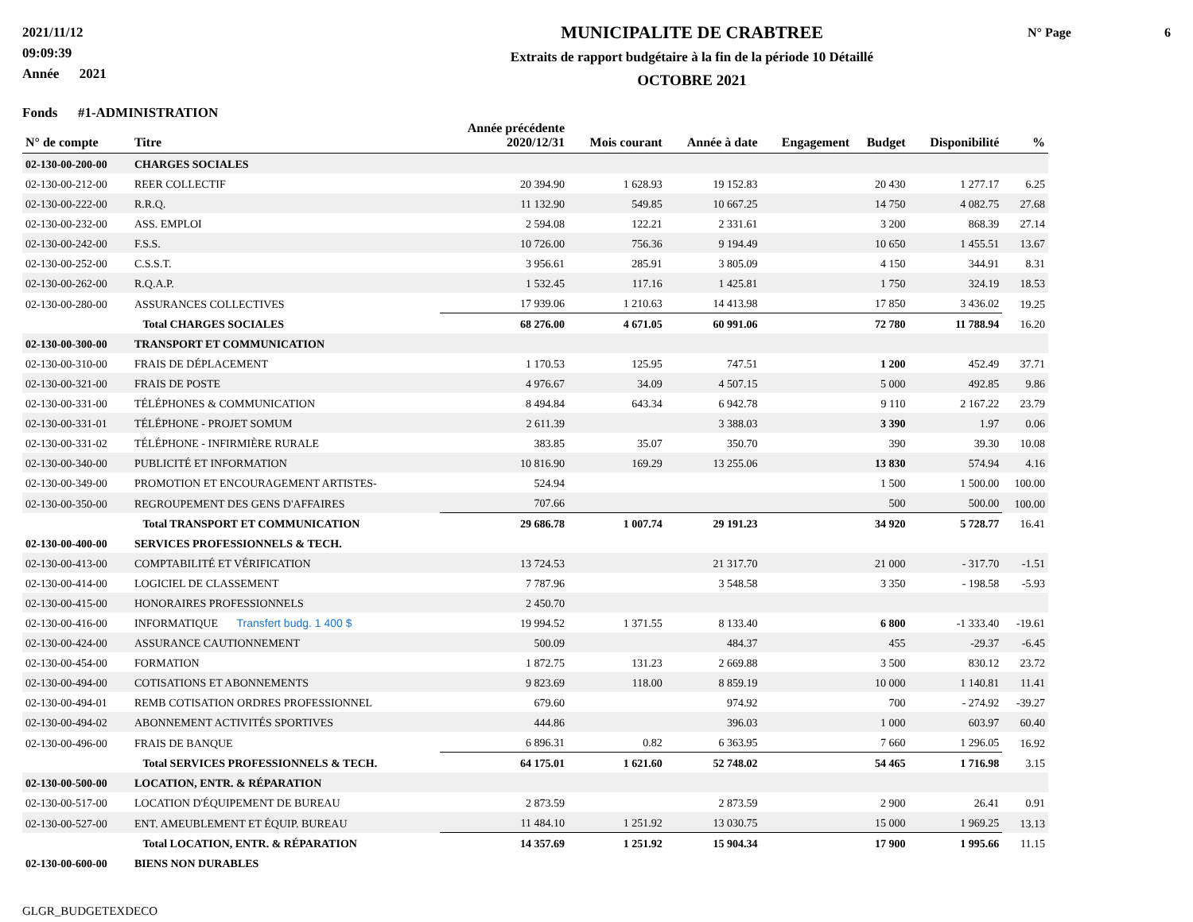2021/11/12
09:09:39
Année 2021
MUNICIPALITE DE CRABTREE
Extraits de rapport budgétaire à la fin de la période 10 Détaillé
OCTOBRE 2021
N° Page 6
Fonds #1-ADMINISTRATION
| N° de compte | Titre | Année précédente 2020/12/31 | Mois courant | Année à date | Engagement | Budget | Disponibilité | % |
| --- | --- | --- | --- | --- | --- | --- | --- | --- |
| 02-130-00-200-00 | CHARGES SOCIALES | | | | | | | |
| 02-130-00-212-00 | REER COLLECTIF | 20 394.90 | 1 628.93 | 19 152.83 | | 20 430 | 1 277.17 | 6.25 |
| 02-130-00-222-00 | R.R.Q. | 11 132.90 | 549.85 | 10 667.25 | | 14 750 | 4 082.75 | 27.68 |
| 02-130-00-232-00 | ASS. EMPLOI | 2 594.08 | 122.21 | 2 331.61 | | 3 200 | 868.39 | 27.14 |
| 02-130-00-242-00 | F.S.S. | 10 726.00 | 756.36 | 9 194.49 | | 10 650 | 1 455.51 | 13.67 |
| 02-130-00-252-00 | C.S.S.T. | 3 956.61 | 285.91 | 3 805.09 | | 4 150 | 344.91 | 8.31 |
| 02-130-00-262-00 | R.Q.A.P. | 1 532.45 | 117.16 | 1 425.81 | | 1 750 | 324.19 | 18.53 |
| 02-130-00-280-00 | ASSURANCES COLLECTIVES | 17 939.06 | 1 210.63 | 14 413.98 | | 17 850 | 3 436.02 | 19.25 |
| | Total CHARGES SOCIALES | 68 276.00 | 4 671.05 | 60 991.06 | | 72 780 | 11 788.94 | 16.20 |
| 02-130-00-300-00 | TRANSPORT ET COMMUNICATION | | | | | | | |
| 02-130-00-310-00 | FRAIS DE DÉPLACEMENT | 1 170.53 | 125.95 | 747.51 | | 1 200 | 452.49 | 37.71 |
| 02-130-00-321-00 | FRAIS DE POSTE | 4 976.67 | 34.09 | 4 507.15 | | 5 000 | 492.85 | 9.86 |
| 02-130-00-331-00 | TÉLÉPHONES & COMMUNICATION | 8 494.84 | 643.34 | 6 942.78 | | 9 110 | 2 167.22 | 23.79 |
| 02-130-00-331-01 | TÉLÉPHONE - PROJET SOMUM | 2 611.39 | | 3 388.03 | | 3 390 | 1.97 | 0.06 |
| 02-130-00-331-02 | TÉLÉPHONE - INFIRMIÈRE RURALE | 383.85 | 35.07 | 350.70 | | 390 | 39.30 | 10.08 |
| 02-130-00-340-00 | PUBLICITÉ ET INFORMATION | 10 816.90 | 169.29 | 13 255.06 | | 13 830 | 574.94 | 4.16 |
| 02-130-00-349-00 | PROMOTION ET ENCOURAGEMENT ARTISTES- | 524.94 | | | | 1 500 | 1 500.00 | 100.00 |
| 02-130-00-350-00 | REGROUPEMENT DES GENS D'AFFAIRES | 707.66 | | | | 500 | 500.00 | 100.00 |
| | Total TRANSPORT ET COMMUNICATION | 29 686.78 | 1 007.74 | 29 191.23 | | 34 920 | 5 728.77 | 16.41 |
| 02-130-00-400-00 | SERVICES PROFESSIONNELS & TECH. | | | | | | | |
| 02-130-00-413-00 | COMPTABILITÉ ET VÉRIFICATION | 13 724.53 | | 21 317.70 | | 21 000 | - 317.70 | -1.51 |
| 02-130-00-414-00 | LOGICIEL DE CLASSEMENT | 7 787.96 | | 3 548.58 | | 3 350 | - 198.58 | -5.93 |
| 02-130-00-415-00 | HONORAIRES PROFESSIONNELS | 2 450.70 | | | | | | |
| 02-130-00-416-00 | INFORMATIQUE Transfert budg. 1 400 $ | 19 994.52 | 1 371.55 | 8 133.40 | | 6 800 | -1 333.40 | -19.61 |
| 02-130-00-424-00 | ASSURANCE CAUTIONNEMENT | 500.09 | | 484.37 | | 455 | -29.37 | -6.45 |
| 02-130-00-454-00 | FORMATION | 1 872.75 | 131.23 | 2 669.88 | | 3 500 | 830.12 | 23.72 |
| 02-130-00-494-00 | COTISATIONS ET ABONNEMENTS | 9 823.69 | 118.00 | 8 859.19 | | 10 000 | 1 140.81 | 11.41 |
| 02-130-00-494-01 | REMB COTISATION ORDRES PROFESSIONNEL | 679.60 | | 974.92 | | 700 | - 274.92 | -39.27 |
| 02-130-00-494-02 | ABONNEMENT ACTIVITÉS SPORTIVES | 444.86 | | 396.03 | | 1 000 | 603.97 | 60.40 |
| 02-130-00-496-00 | FRAIS DE BANQUE | 6 896.31 | 0.82 | 6 363.95 | | 7 660 | 1 296.05 | 16.92 |
| | Total SERVICES PROFESSIONNELS & TECH. | 64 175.01 | 1 621.60 | 52 748.02 | | 54 465 | 1 716.98 | 3.15 |
| 02-130-00-500-00 | LOCATION, ENTR. & RÉPARATION | | | | | | | |
| 02-130-00-517-00 | LOCATION D'ÉQUIPEMENT DE BUREAU | 2 873.59 | | 2 873.59 | | 2 900 | 26.41 | 0.91 |
| 02-130-00-527-00 | ENT. AMEUBLEMENT ET ÉQUIP. BUREAU | 11 484.10 | 1 251.92 | 13 030.75 | | 15 000 | 1 969.25 | 13.13 |
| | Total LOCATION, ENTR. & RÉPARATION | 14 357.69 | 1 251.92 | 15 904.34 | | 17 900 | 1 995.66 | 11.15 |
| 02-130-00-600-00 | BIENS NON DURABLES | | | | | | | |
GLGR_BUDGETEXDECO